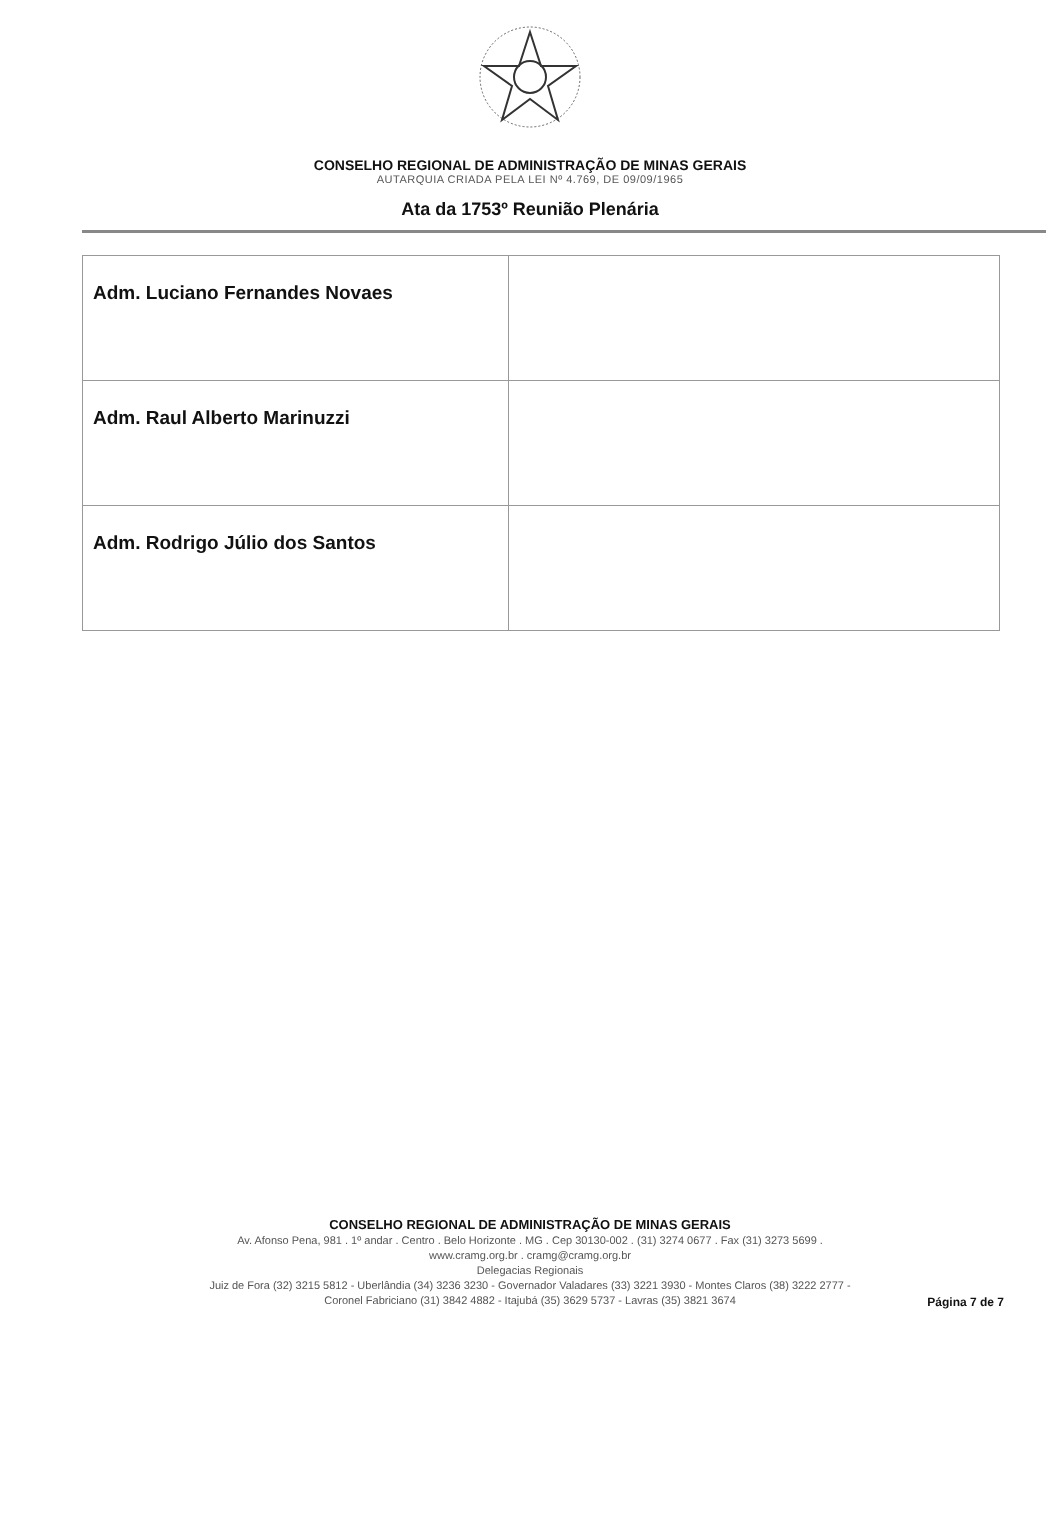CONSELHO REGIONAL DE ADMINISTRAÇÃO DE MINAS GERAIS
AUTARQUIA CRIADA PELA LEI Nº 4.769, DE 09/09/1965
Ata da 1753º Reunião Plenária
| Adm. Luciano Fernandes Novaes | |
| Adm. Raul Alberto Marinuzzi | |
| Adm. Rodrigo Júlio dos Santos | |
CONSELHO REGIONAL DE ADMINISTRAÇÃO DE MINAS GERAIS
Av. Afonso Pena, 981 . 1º andar . Centro . Belo Horizonte . MG . Cep 30130-002 . (31) 3274 0677 . Fax (31) 3273 5699 .
www.cramg.org.br . cramg@cramg.org.br
Delegacias Regionais
Juiz de Fora (32) 3215 5812 - Uberlândia (34) 3236 3230 - Governador Valadares (33) 3221 3930 - Montes Claros (38) 3222 2777 -
Coronel Fabriciano (31) 3842 4882 - Itajubá (35) 3629 5737 - Lavras (35) 3821 3674
Página 7 de 7